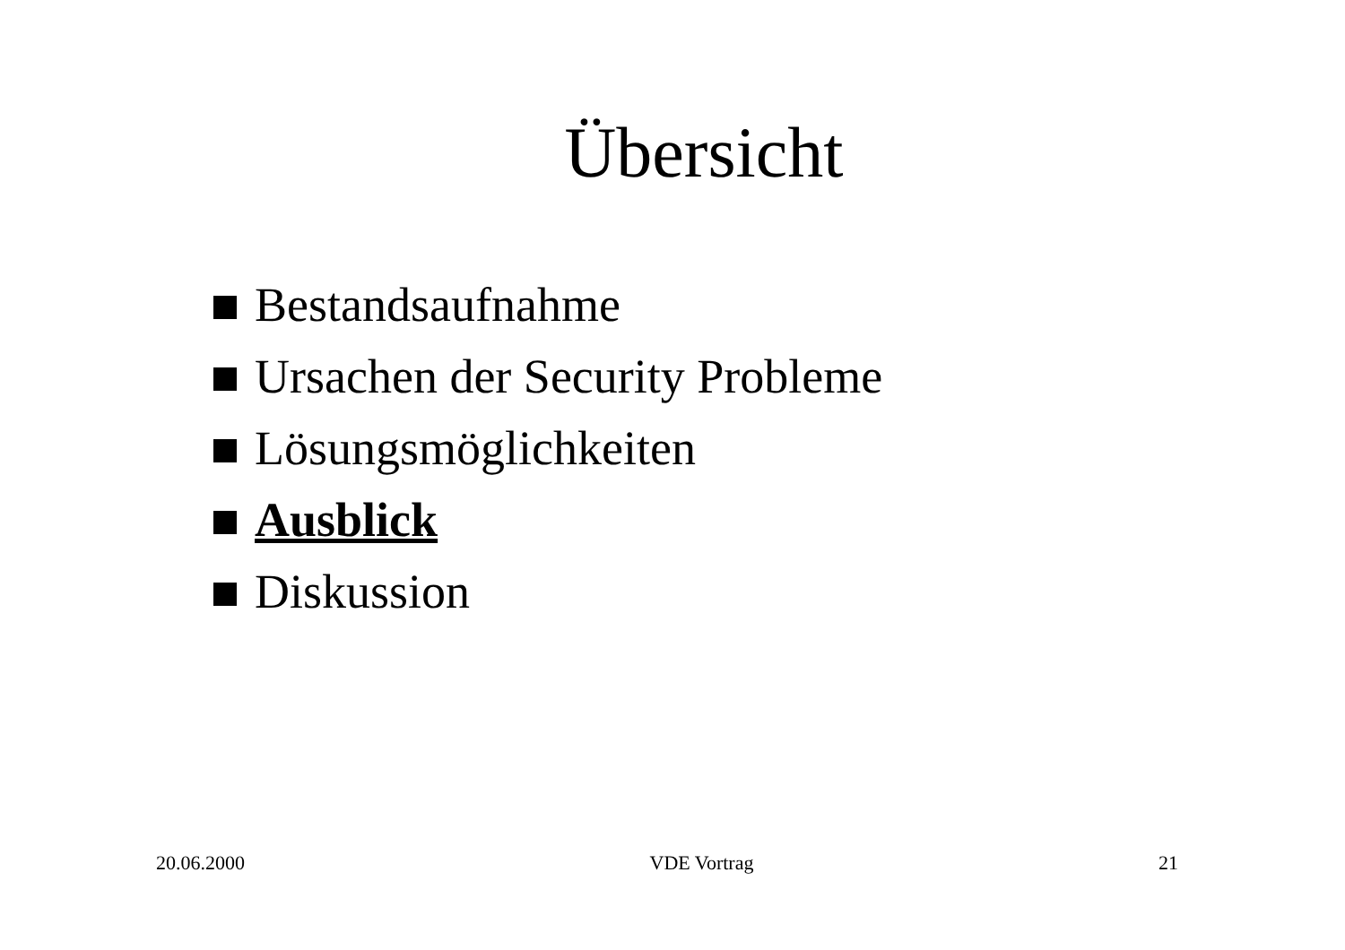Übersicht
Bestandsaufnahme
Ursachen der Security Probleme
Lösungsmöglichkeiten
Ausblick
Diskussion
20.06.2000 VDE Vortrag 21